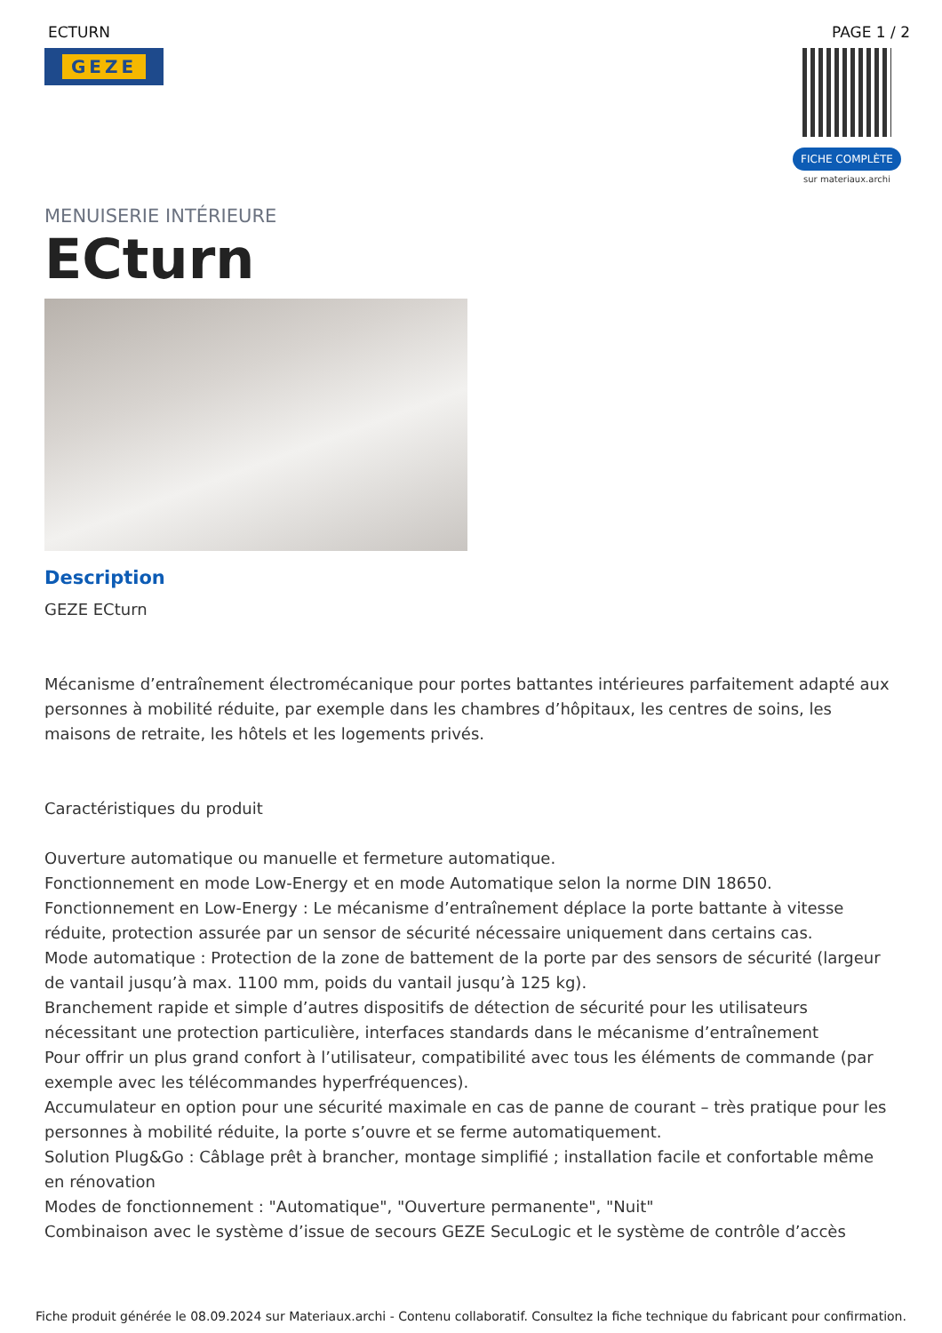ECTURN PAGE 1 / 2
GEZE
FICHE COMPLÈTE
sur materiaux.archi
MENUISERIE INTÉRIEURE
ECturn
Description
GEZE ECturn
Mécanisme d’entraînement électromécanique pour portes battantes intérieures parfaitement adapté aux personnes à mobilité réduite, par exemple dans les chambres d’hôpitaux, les centres de soins, les maisons de retraite, les hôtels et les logements privés.
Caractéristiques du produit
Ouverture automatique ou manuelle et fermeture automatique.
Fonctionnement en mode Low-Energy et en mode Automatique selon la norme DIN 18650.
Fonctionnement en Low-Energy : Le mécanisme d’entraînement déplace la porte battante à vitesse réduite, protection assurée par un sensor de sécurité nécessaire uniquement dans certains cas.
Mode automatique : Protection de la zone de battement de la porte par des sensors de sécurité (largeur de vantail jusqu’à max. 1100 mm, poids du vantail jusqu’à 125 kg).
Branchement rapide et simple d’autres dispositifs de détection de sécurité pour les utilisateurs nécessitant une protection particulière, interfaces standards dans le mécanisme d’entraînement
Pour offrir un plus grand confort à l’utilisateur, compatibilité avec tous les éléments de commande (par exemple avec les télécommandes hyperfréquences).
Accumulateur en option pour une sécurité maximale en cas de panne de courant – très pratique pour les personnes à mobilité réduite, la porte s’ouvre et se ferme automatiquement.
Solution Plug&Go : Câblage prêt à brancher, montage simplifié ; installation facile et confortable même en rénovation
Modes de fonctionnement : "Automatique", "Ouverture permanente", "Nuit"
Combinaison avec le système d’issue de secours GEZE SecuLogic et le système de contrôle d’accès
Fiche produit générée le 08.09.2024 sur Materiaux.archi - Contenu collaboratif. Consultez la fiche technique du fabricant pour confirmation.